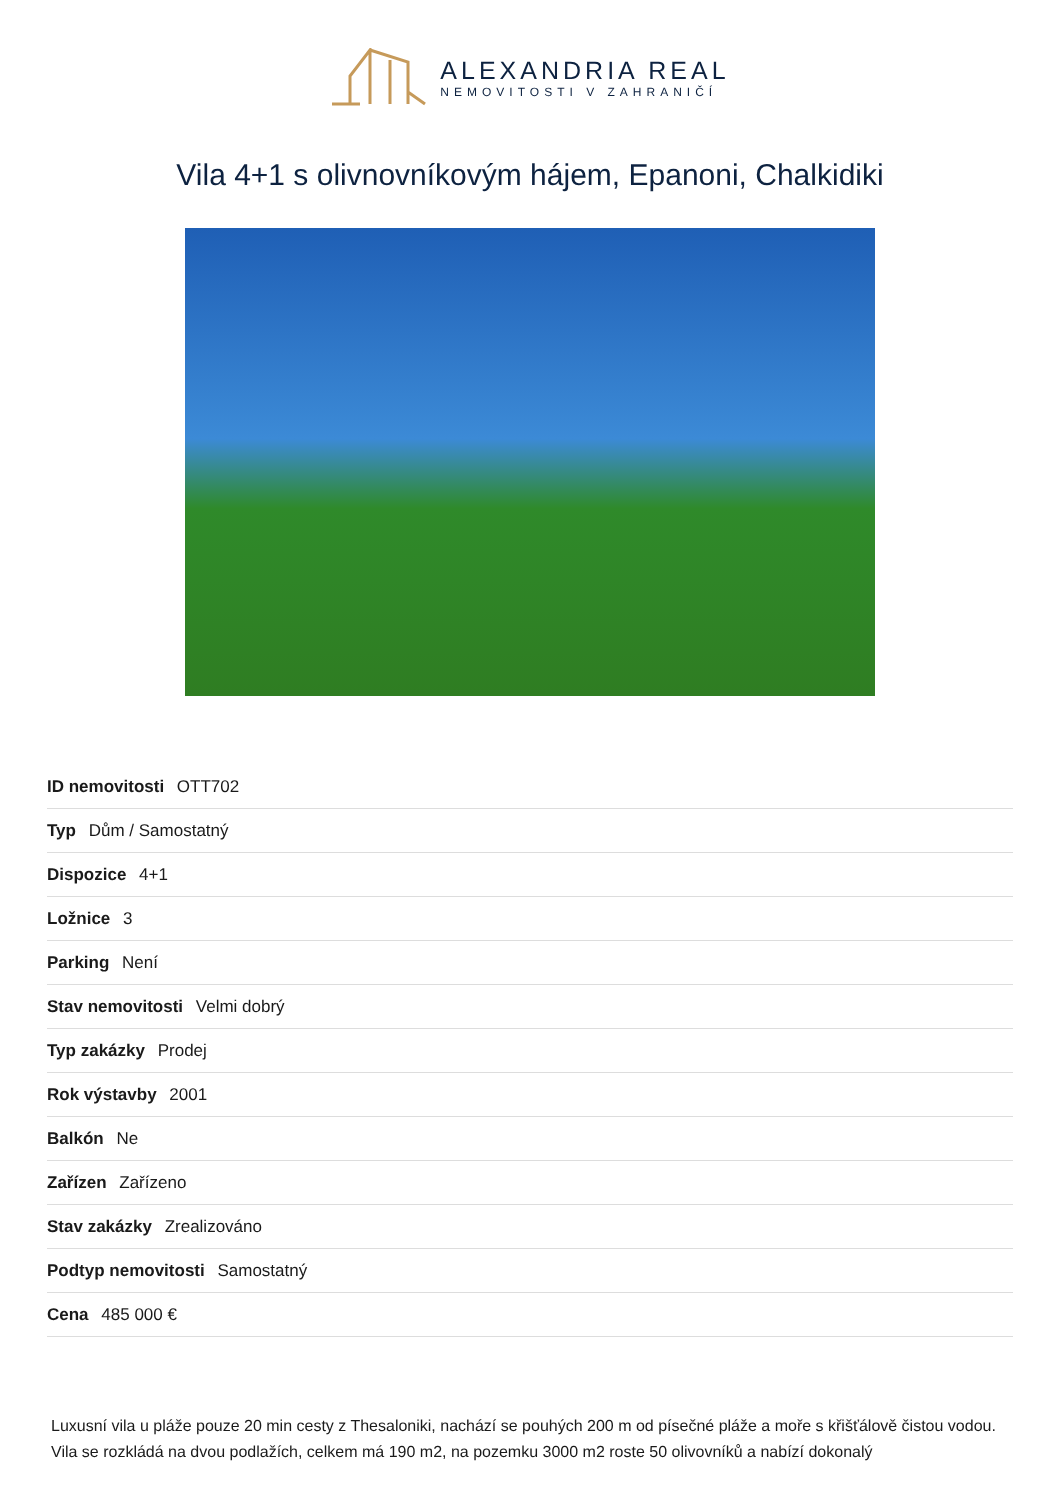ALEXANDRIA REAL
NEMOVITOSTI V ZAHRANIČÍ
Vila 4+1 s olivnovníkovým hájem, Epanoni, Chalkidiki
| ID nemovitosti OTT702 |
| Typ Dům / Samostatný |
| Dispozice 4+1 |
| Ložnice 3 |
| Parking Není |
| Stav nemovitosti Velmi dobrý |
| Typ zakázky Prodej |
| Rok výstavby 2001 |
| Balkón Ne |
| Zařízen Zařízeno |
| Stav zakázky Zrealizováno |
| Podtyp nemovitosti Samostatný |
| Cena 485 000 € |
Luxusní vila u pláže pouze 20 min cesty z Thesaloniki, nachází se pouhých 200 m od písečné pláže a moře s křišťálově čistou vodou. Vila se rozkládá na dvou podlažích, celkem má 190 m2, na pozemku 3000 m2 roste 50 olivovníků a nabízí dokonalý